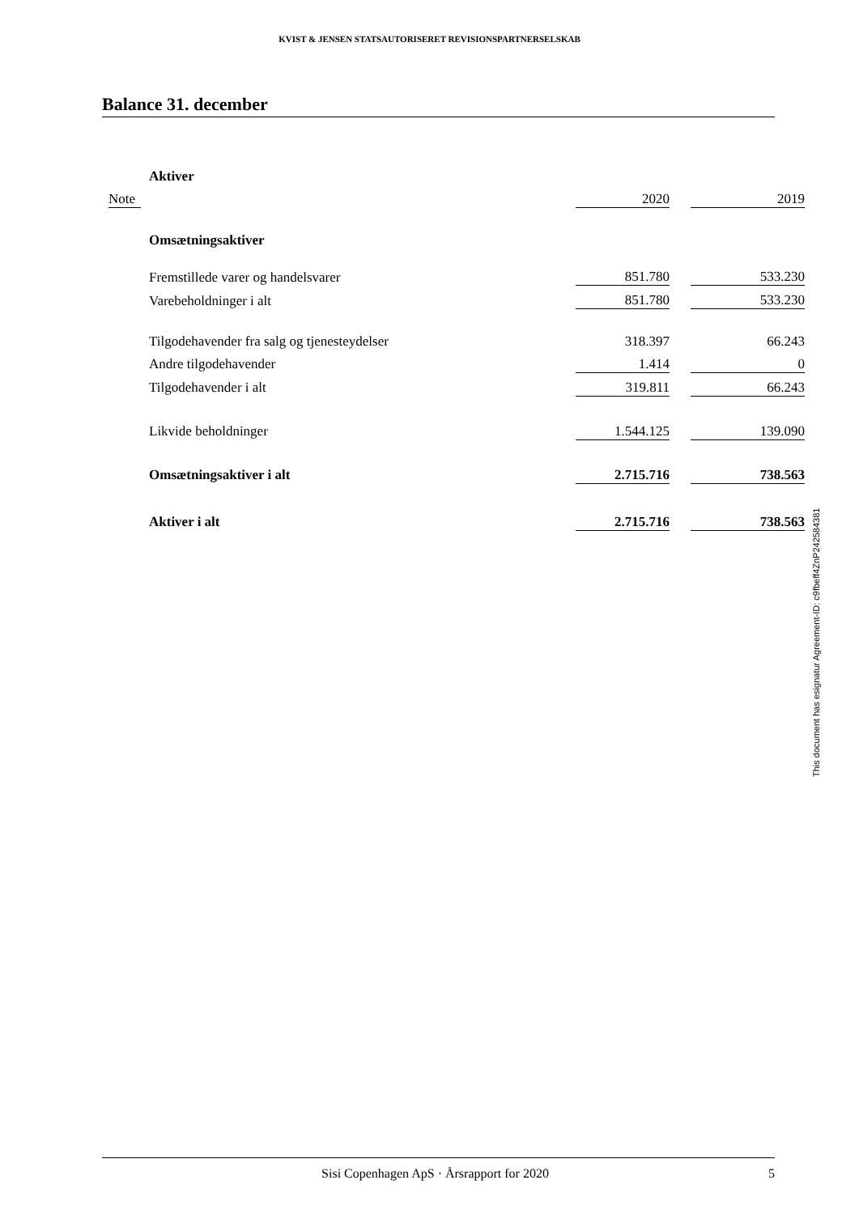KVIST & JENSEN STATSAUTORISERET REVISIONSPARTNERSELSKAB
Balance 31. december
| | Aktiver | | | |
| Note | | 2020 | | 2019 |
| | Omsætningsaktiver | | | |
| | Fremstillede varer og handelsvarer | 851.780 | | 533.230 |
| | Varebeholdninger i alt | 851.780 | | 533.230 |
| | Tilgodehavender fra salg og tjenesteydelser | 318.397 | | 66.243 |
| | Andre tilgodehavender | 1.414 | | 0 |
| | Tilgodehavender i alt | 319.811 | | 66.243 |
| | Likvide beholdninger | 1.544.125 | | 139.090 |
| | Omsætningsaktiver i alt | 2.715.716 | | 738.563 |
| | Aktiver i alt | 2.715.716 | | 738.563 |
This document has esignatur Agreement-ID: c9fbeff4ZnP242584381
Sisi Copenhagen ApS · Årsrapport for 2020 5